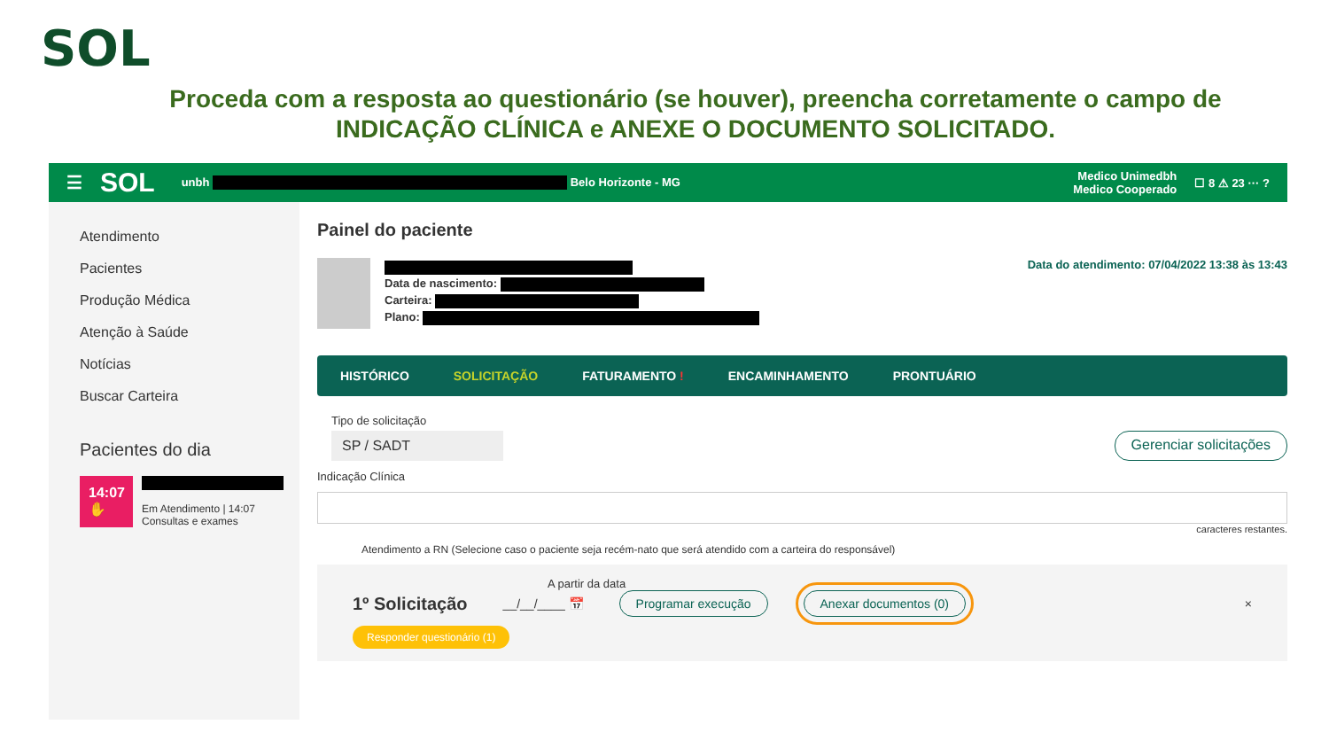SOL
Proceda com a resposta ao questionário (se houver), preencha corretamente o campo de INDICAÇÃO CLÍNICA e ANEXE O DOCUMENTO SOLICITADO.
☰ SOL unbh Belo Horizonte - MG Medico Unimedbh
Medico Cooperado ☐ 8 ⚠ 23 ··· ?
Atendimento
Pacientes
Produção Médica
Atenção à Saúde
Notícias
Buscar Carteira
Pacientes do dia
14:07 ✋
Em Atendimento | 14:07
Consultas e exames
Painel do paciente
Data de nascimento:
Carteira:
Plano:
Data do atendimento: 07/04/2022 13:38 às 13:43
HISTÓRICO SOLICITAÇÃO FATURAMENTO ! ENCAMINHAMENTO PRONTUÁRIO
Tipo de solicitação
SP / SADT Gerenciar solicitações
Indicação Clínica
caracteres restantes.
Atendimento a RN (Selecione caso o paciente seja recém-nato que será atendido com a carteira do responsável)
A partir da data
1º Solicitação __/__/____ 📅 Programar execução Anexar documentos (0) ×
Responder questionário (1)